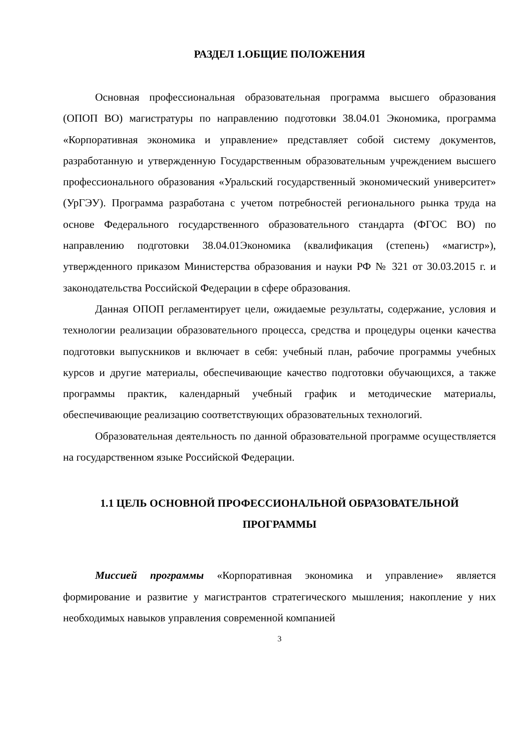РАЗДЕЛ 1.ОБЩИЕ ПОЛОЖЕНИЯ
Основная профессиональная образовательная программа высшего образования (ОПОП ВО) магистратуры по направлению подготовки 38.04.01 Экономика, программа «Корпоративная экономика и управление» представляет собой систему документов, разработанную и утвержденную Государственным образовательным учреждением высшего профессионального образования «Уральский государственный экономический университет» (УрГЭУ). Программа разработана с учетом потребностей регионального рынка труда на основе Федерального государственного образовательного стандарта (ФГОС ВО) по направлению подготовки 38.04.01Экономика (квалификация (степень) «магистр»), утвержденного приказом Министерства образования и науки РФ № 321 от 30.03.2015 г. и законодательства Российской Федерации в сфере образования.
Данная ОПОП регламентирует цели, ожидаемые результаты, содержание, условия и технологии реализации образовательного процесса, средства и процедуры оценки качества подготовки выпускников и включает в себя: учебный план, рабочие программы учебных курсов и другие материалы, обеспечивающие качество подготовки обучающихся, а также программы практик, календарный учебный график и методические материалы, обеспечивающие реализацию соответствующих образовательных технологий.
Образовательная деятельность по данной образовательной программе осуществляется на государственном языке Российской Федерации.
1.1 ЦЕЛЬ ОСНОВНОЙ ПРОФЕССИОНАЛЬНОЙ ОБРАЗОВАТЕЛЬНОЙ ПРОГРАММЫ
Миссией программы «Корпоративная экономика и управление» является формирование и развитие у магистрантов стратегического мышления; накопление у них необходимых навыков управления современной компанией
3